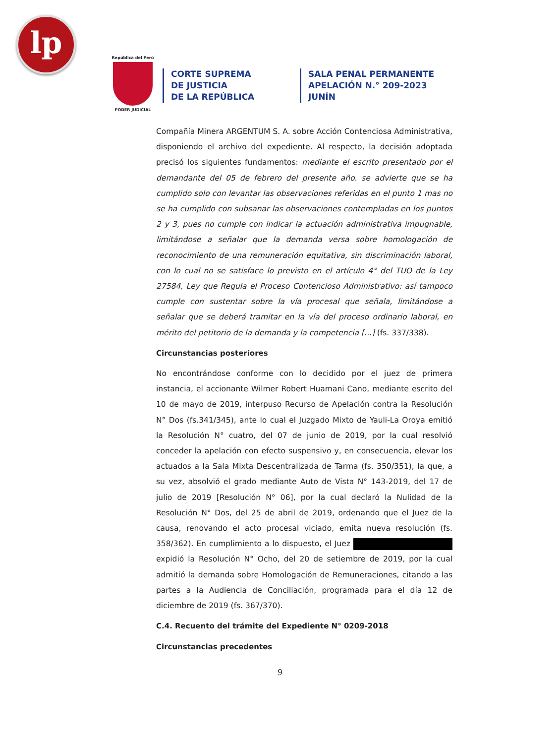lp
República del Perú
PODER JUDICIAL
CORTE SUPREMA
DE JUSTICIA
DE LA REPÚBLICA
SALA PENAL PERMANENTE
APELACIÓN N.° 209-2023
JUNÍN
Compañía Minera ARGENTUM S. A. sobre Acción Contenciosa Administrativa, disponiendo el archivo del expediente. Al respecto, la decisión adoptada precisó los siguientes fundamentos: mediante el escrito presentado por el demandante del 05 de febrero del presente año. se advierte que se ha cumplido solo con levantar las observaciones referidas en el punto 1 mas no se ha cumplido con subsanar las observaciones contempladas en los puntos 2 y 3, pues no cumple con indicar la actuación administrativa impugnable, limitándose a señalar que la demanda versa sobre homologación de reconocimiento de una remuneración equitativa, sin discriminación laboral, con lo cual no se satisface lo previsto en el artículo 4° del TUO de la Ley 27584, Ley que Regula el Proceso Contencioso Administrativo: así tampoco cumple con sustentar sobre la vía procesal que señala, limitándose a señalar que se deberá tramitar en la vía del proceso ordinario laboral, en mérito del petitorio de la demanda y la competencia [...] (fs. 337/338).
Circunstancias posteriores
No encontrándose conforme con lo decidido por el juez de primera instancia, el accionante Wilmer Robert Huamani Cano, mediante escrito del 10 de mayo de 2019, interpuso Recurso de Apelación contra la Resolución N° Dos (fs.341/345), ante lo cual el Juzgado Mixto de Yauli-La Oroya emitió la Resolución N° cuatro, del 07 de junio de 2019, por la cual resolvió conceder la apelación con efecto suspensivo y, en consecuencia, elevar los actuados a la Sala Mixta Descentralizada de Tarma (fs. 350/351), la que, a su vez, absolvió el grado mediante Auto de Vista N° 143-2019, del 17 de julio de 2019 [Resolución N° 06], por la cual declaró la Nulidad de la Resolución N° Dos, del 25 de abril de 2019, ordenando que el Juez de la causa, renovando el acto procesal viciado, emita nueva resolución (fs. 358/362). En cumplimiento a lo dispuesto, el Juez expidió la Resolución N° Ocho, del 20 de setiembre de 2019, por la cual admitió la demanda sobre Homologación de Remuneraciones, citando a las partes a la Audiencia de Conciliación, programada para el día 12 de diciembre de 2019 (fs. 367/370).
C.4. Recuento del trámite del Expediente N° 0209-2018
Circunstancias precedentes
9